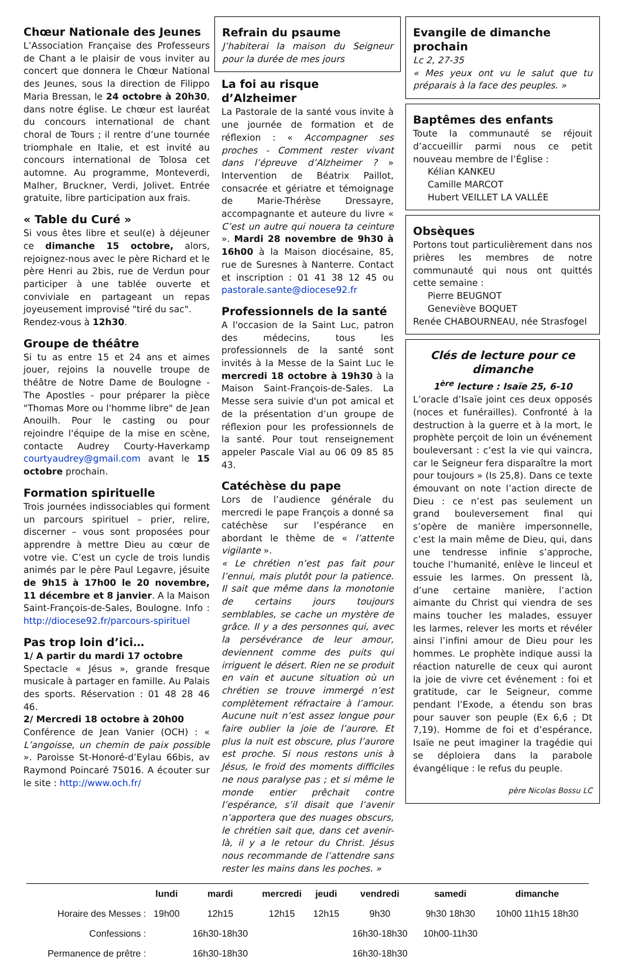Chœur Nationale des Jeunes
L’Association Française des Professeurs de Chant a le plaisir de vous inviter au concert que donnera le Chœur National des Jeunes, sous la direction de Filippo Maria Bressan, le 24 octobre à 20h30, dans notre église. Le chœur est lauréat du concours international de chant choral de Tours ; il rentre d’une tournée triomphale en Italie, et est invité au concours international de Tolosa cet automne. Au programme, Monteverdi, Malher, Bruckner, Verdi, Jolivet. Entrée gratuite, libre participation aux frais.
« Table du Curé »
Si vous êtes libre et seul(e) à déjeuner ce dimanche 15 octobre, alors, rejoignez-nous avec le père Richard et le père Henri au 2bis, rue de Verdun pour participer à une tablée ouverte et conviviale en partageant un repas joyeusement improvisé "tiré du sac".
Rendez-vous à 12h30.
Groupe de théâtre
Si tu as entre 15 et 24 ans et aimes jouer, rejoins la nouvelle troupe de théâtre de Notre Dame de Boulogne - The Apostles - pour préparer la pièce "Thomas More ou l'homme libre" de Jean Anouilh. Pour le casting ou pour rejoindre l'équipe de la mise en scène, contacte Audrey Courty-Haverkamp courtyaudrey@gmail.com avant le 15 octobre prochain.
Formation spirituelle
Trois journées indissociables qui forment un parcours spirituel – prier, relire, discerner – vous sont proposées pour apprendre à mettre Dieu au cœur de votre vie. C’est un cycle de trois lundis animés par le père Paul Legavre, jésuite de 9h15 à 17h00 le 20 novembre, 11 décembre et 8 janvier. A la Maison Saint-François-de-Sales, Boulogne. Info : http://diocese92.fr/parcours-spirituel
Pas trop loin d’ici…
1/ A partir du mardi 17 octobre
Spectacle « Jésus », grande fresque musicale à partager en famille. Au Palais des sports. Réservation : 01 48 28 46 46.
2/ Mercredi 18 octobre à 20h00
Conférence de Jean Vanier (OCH) : « L’angoisse, un chemin de paix possible ». Paroisse St-Honoré-d’Eylau 66bis, av Raymond Poincaré 75016. A écouter sur le site : http://www.och.fr/
Refrain du psaume
J’habiterai la maison du Seigneur pour la durée de mes jours
La foi au risque d’Alzheimer
La Pastorale de la santé vous invite à une journée de formation et de réflexion : « Accompagner ses proches - Comment rester vivant dans l’épreuve d’Alzheimer ? » Intervention de Béatrix Paillot, consacrée et gériatre et témoignage de Marie-Thérèse Dressayre, accompagnante et auteure du livre « C’est un autre qui nouera ta ceinture ». Mardi 28 novembre de 9h30 à 16h00 à la Maison diocésaine, 85, rue de Suresnes à Nanterre. Contact et inscription : 01 41 38 12 45 ou pastorale.sante@diocese92.fr
Professionnels de la santé
A l'occasion de la Saint Luc, patron des médecins, tous les professionnels de la santé sont invités à la Messe de la Saint Luc le mercredi 18 octobre à 19h30 à la Maison Saint-François-de-Sales. La Messe sera suivie d'un pot amical et de la présentation d’un groupe de réflexion pour les professionnels de la santé. Pour tout renseignement appeler Pascale Vial au 06 09 85 85 43.
Catéchèse du pape
Lors de l’audience générale du mercredi le pape François a donné sa catéchèse sur l’espérance en abordant le thème de « l’attente vigilante ».
« Le chrétien n’est pas fait pour l’ennui, mais plutôt pour la patience. Il sait que même dans la monotonie de certains jours toujours semblables, se cache un mystère de grâce. Il y a des personnes qui, avec la persévérance de leur amour, deviennent comme des puits qui irriguent le désert. Rien ne se produit en vain et aucune situation où un chrétien se trouve immergé n’est complètement réfractaire à l’amour. Aucune nuit n’est assez longue pour faire oublier la joie de l’aurore. Et plus la nuit est obscure, plus l’aurore est proche. Si nous restons unis à Jésus, le froid des moments difficiles ne nous paralyse pas ; et si même le monde entier prêchait contre l’espérance, s’il disait que l’avenir n’apportera que des nuages obscurs, le chrétien sait que, dans cet avenir-là, il y a le retour du Christ. Jésus nous recommande de l’attendre sans rester les mains dans les poches. »
Evangile de dimanche prochain
Lc 2, 27-35
« Mes yeux ont vu le salut que tu préparais à la face des peuples. »
Baptêmes des enfants
Toute la communauté se réjouit d’accueillir parmi nous ce petit nouveau membre de l’Église :
Kélian KANKEU
Camille MARCOT
Hubert VEILLET LA VALLÉE
Obsèques
Portons tout particulièrement dans nos prières les membres de notre communauté qui nous ont quittés cette semaine :
Pierre BEUGNOT
Geneviève BOQUET
Renée CHABOURNEAU, née Strasfogel
Clés de lecture pour ce dimanche
1<sup>ère</sup> lecture : Isaïe 25, 6-10
L’oracle d’Isaïe joint ces deux opposés (noces et funérailles). Confronté à la destruction à la guerre et à la mort, le prophète perçoit de loin un événement bouleversant : c’est la vie qui vaincra, car le Seigneur fera disparaître la mort pour toujours » (Is 25,8). Dans ce texte émouvant on note l’action directe de Dieu : ce n’est pas seulement un grand bouleversement final qui s’opère de manière impersonnelle, c’est la main même de Dieu, qui, dans une tendresse infinie s’approche, touche l’humanité, enlève le linceul et essuie les larmes. On pressent là, d’une certaine manière, l’action aimante du Christ qui viendra de ses mains toucher les malades, essuyer les larmes, relever les morts et révéler ainsi l’infini amour de Dieu pour les hommes. Le prophète indique aussi la réaction naturelle de ceux qui auront la joie de vivre cet événement : foi et gratitude, car le Seigneur, comme pendant l’Exode, a étendu son bras pour sauver son peuple (Ex 6,6 ; Dt 7,19). Homme de foi et d’espérance, Isaïe ne peut imaginer la tragédie qui se déploiera dans la parabole évangélique : le refus du peuple.
père Nicolas Bossu LC
| | lundi | mardi | mercredi | jeudi | vendredi | samedi | dimanche |
| --- | --- | --- | --- | --- | --- | --- | --- |
| Horaire des Messes : | 19h00 | 12h15 | 12h15 | 12h15 | 9h30 | 9h30 18h30 | 10h00 11h15 18h30 |
| Confessions : | | 16h30-18h30 | | | 16h30-18h30 | 10h00-11h30 | |
| Permanence de prêtre : | | 16h30-18h30 | | | 16h30-18h30 | | |